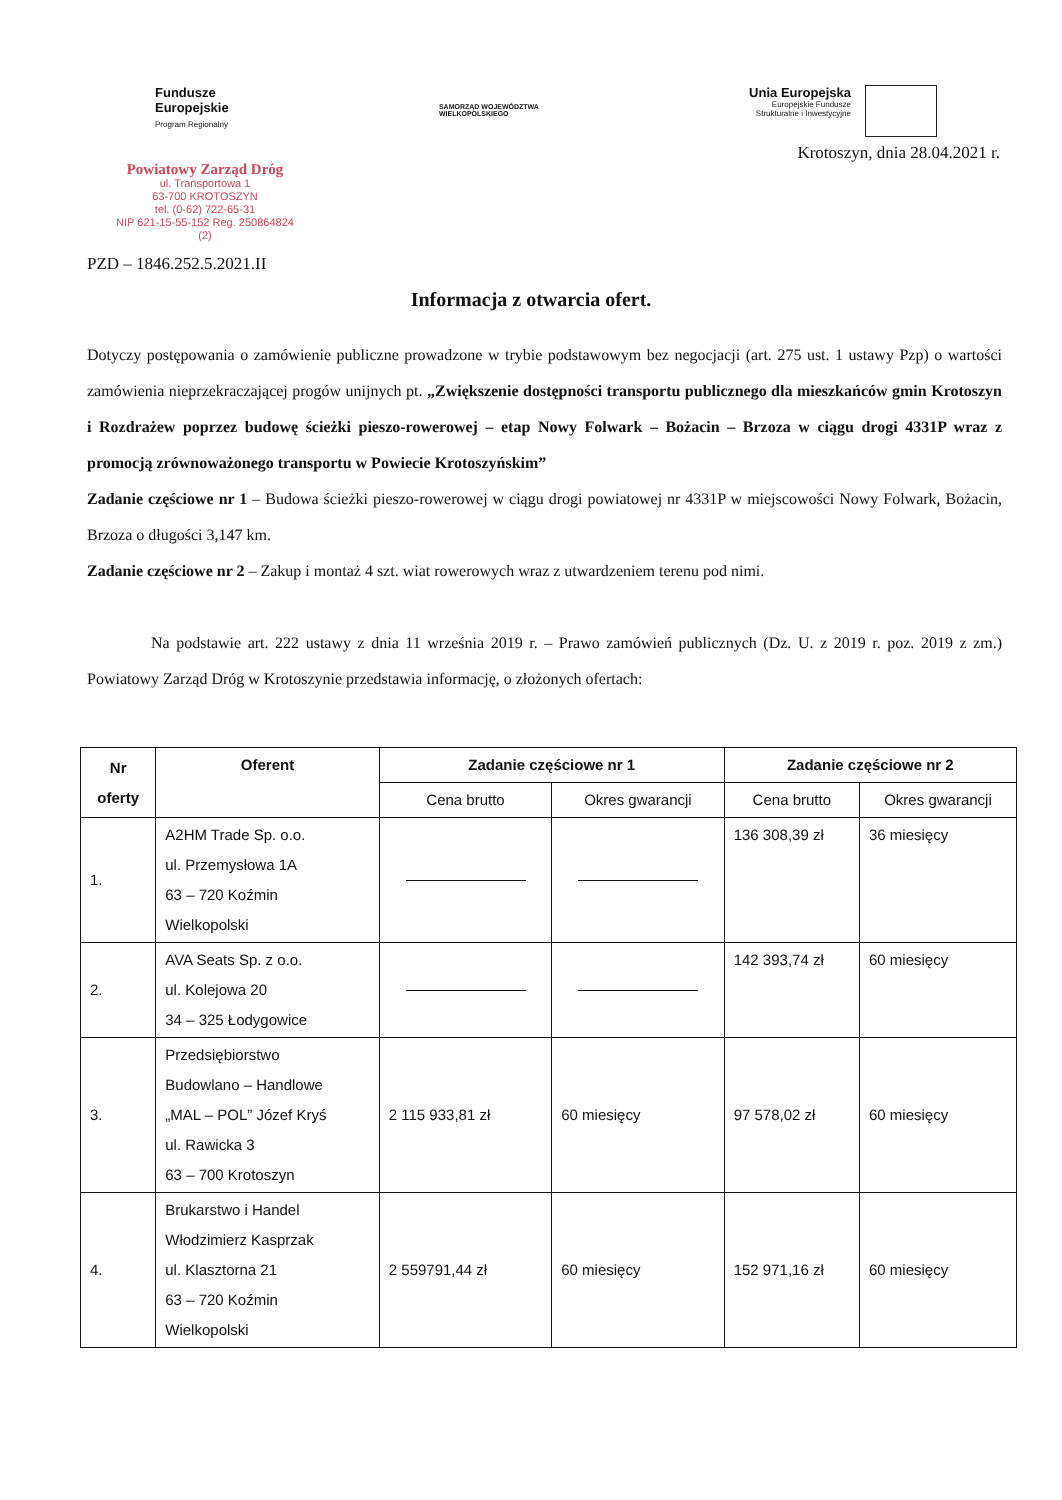Fundusze
Europejskie
Program Regionalny
SAMORZĄD WOJEWÓDZTWA
WIELKOPOLSKIEGO
Unia Europejska
Europejskie Fundusze
Strukturalne i Inwestycyjne
Krotoszyn, dnia 28.04.2021 r.
Powiatowy Zarząd Dróg
ul. Transportowa 1
63-700 KROTOSZYN
tel. (0-62) 722-65-31
NIP 621-15-55-152 Reg. 250864824
(2)
PZD – 1846.252.5.2021.II
Informacja z otwarcia ofert.
Dotyczy postępowania o zamówienie publiczne prowadzone w trybie podstawowym bez negocjacji (art. 275 ust. 1 ustawy Pzp) o wartości zamówienia nieprzekraczającej progów unijnych pt. „Zwiększenie dostępności transportu publicznego dla mieszkańców gmin Krotoszyn i Rozdrażew poprzez budowę ścieżki pieszo-rowerowej – etap Nowy Folwark – Bożacin – Brzoza w ciągu drogi 4331P wraz z promocją zrównoważonego transportu w Powiecie Krotoszyńskim”
Zadanie częściowe nr 1 – Budowa ścieżki pieszo-rowerowej w ciągu drogi powiatowej nr 4331P w miejscowości Nowy Folwark, Bożacin, Brzoza o długości 3,147 km.
Zadanie częściowe nr 2 – Zakup i montaż 4 szt. wiat rowerowych wraz z utwardzeniem terenu pod nimi.
Na podstawie art. 222 ustawy z dnia 11 września 2019 r. – Prawo zamówień publicznych (Dz. U. z 2019 r. poz. 2019 z zm.) Powiatowy Zarząd Dróg w Krotoszynie przedstawia informację, o złożonych ofertach:
| Nr oferty | Oferent | Zadanie częściowe nr 1 | | Zadanie częściowe nr 2 | |
| --- | --- | --- | --- | --- | --- |
| | | Cena brutto | Okres gwarancji | Cena brutto | Okres gwarancji |
| 1. | A2HM Trade Sp. o.o. ul. Przemysłowa 1A 63 – 720 Koźmin Wielkopolski | | | 136 308,39 zł | 36 miesięcy |
| 2. | AVA Seats Sp. z o.o. ul. Kolejowa 20 34 – 325 Łodygowice | | | 142 393,74 zł | 60 miesięcy |
| 3. | Przedsiębiorstwo Budowlano – Handlowe „MAL – POL” Józef Kryś ul. Rawicka 3 63 – 700 Krotoszyn | 2 115 933,81 zł | 60 miesięcy | 97 578,02 zł | 60 miesięcy |
| 4. | Brukarstwo i Handel Włodzimierz Kasprzak ul. Klasztorna 21 63 – 720 Koźmin Wielkopolski | 2 559791,44 zł | 60 miesięcy | 152 971,16 zł | 60 miesięcy |